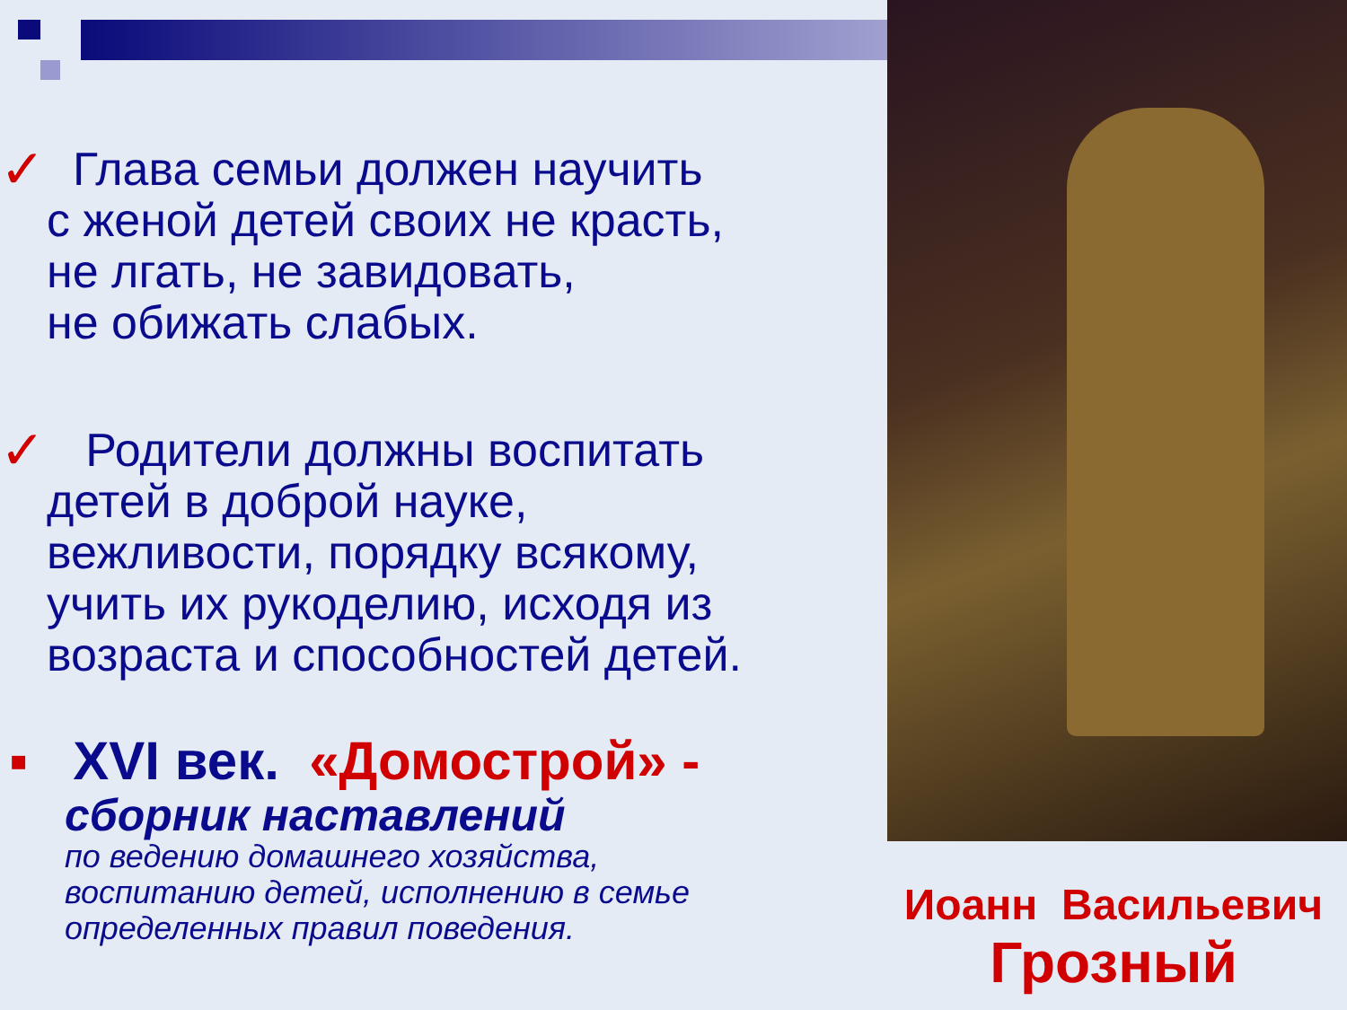✓ Глава семьи должен научить
с женой детей своих не красть,
не лгать, не завидовать,
не обижать слабых.
✓ Родители должны воспитать
детей в доброй науке,
вежливости, порядку всякому,
учить их рукоделию, исходя из
возраста и способностей детей.
▪ XVI век. «Домострой» -
сборник наставлений
по ведению домашнего хозяйства,
воспитанию детей, исполнению в семье
определенных правил поведения.
Иоанн Васильевич
Грозный